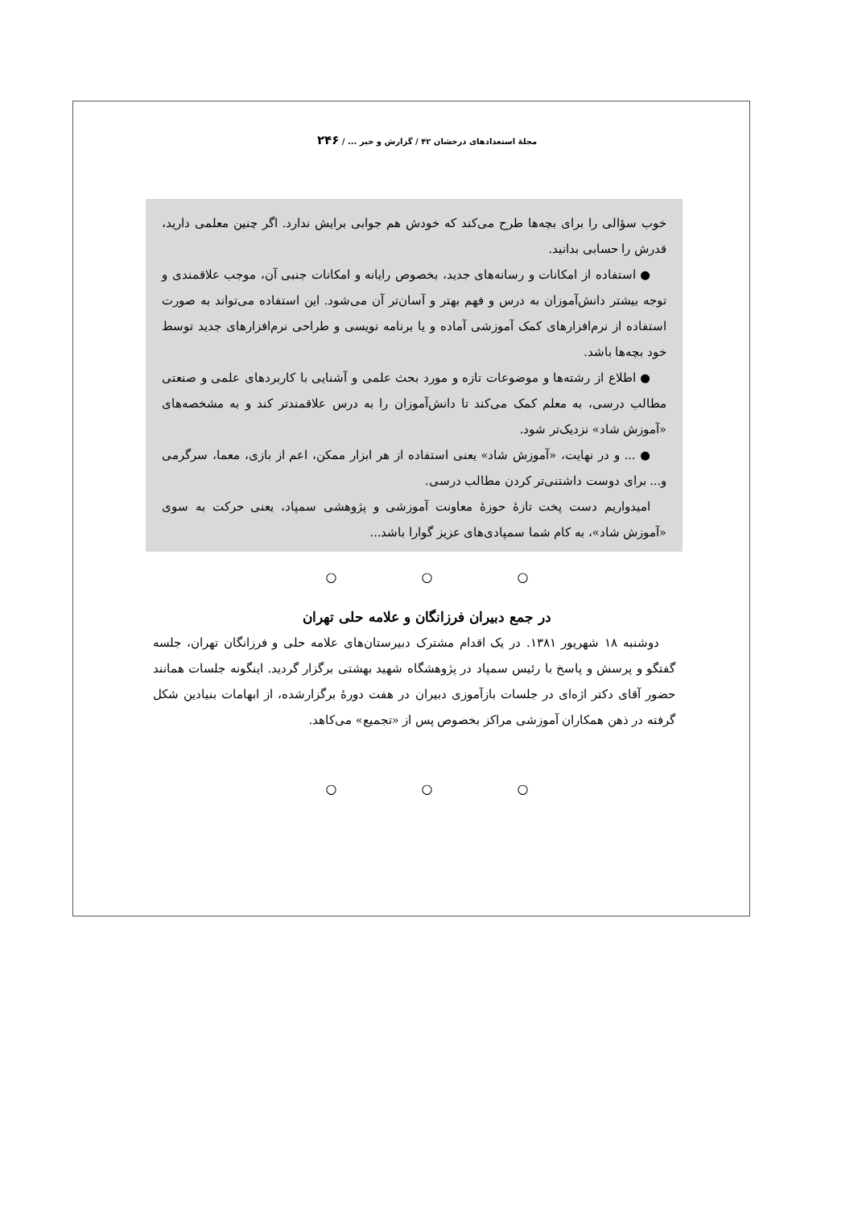مجلهٔ استعدادهای درخشان ۴۲ / گزارش و خبر ... / ۲۴۶
خوب سؤالی را برای بچه‌ها طرح می‌کند که خودش هم جوابی برایش ندارد. اگر چنین معلمی دارید، قدرش را حسابی بدانید.
● استفاده از امکانات و رسانه‌های جدید، بخصوص رایانه و امکانات جنبی آن، موجب علاقمندی و توجه بیشتر دانش‌آموزان به درس و فهم بهتر و آسان‌تر آن می‌شود. این استفاده می‌تواند به صورت استفاده از نرم‌افزارهای کمک آموزشی آماده و یا برنامه نویسی و طراحی نرم‌افزارهای جدید توسط خود بچه‌ها باشد.
● اطلاع از رشته‌ها و موضوعات تازه و مورد بحث علمی و آشنایی با کاربردهای علمی و صنعتی مطالب درسی، به معلم کمک می‌کند تا دانش‌آموزان را به درس علاقمندتر کند و به مشخصه‌های «آموزش شاد» نزدیک‌تر شود.
● ... و در نهایت، «آموزش شاد» یعنی استفاده از هر ابزار ممکن، اعم از بازی، معما، سرگرمی و... برای دوست داشتنی‌تر کردن مطالب درسی.
امیدواریم دست پخت تازهٔ حوزهٔ معاونت آموزشی و پژوهشی سمپاد، یعنی حرکت به سوی «آموزش شاد»، به کام شما سمپادی‌های عزیز گوارا باشد...
○ ○ ○
در جمع دبیران فرزانگان و علامه حلی تهران
دوشنبه ۱۸ شهریور ۱۳۸۱. در یک اقدام مشترک دبیرستان‌های علامه حلی و فرزانگان تهران، جلسه گفتگو و پرسش و پاسخ با رئیس سمپاد در پژوهشگاه شهید بهشتی برگزار گردید. اینگونه جلسات همانند حضور آقای دکتر اژه‌ای در جلسات بازآموزی دبیران در هفت دورهٔ برگزارشده، از ابهامات بنیادین شکل گرفته در ذهن همکاران آموزشی مراکز بخصوص پس از «تجمیع» می‌کاهد.
○ ○ ○